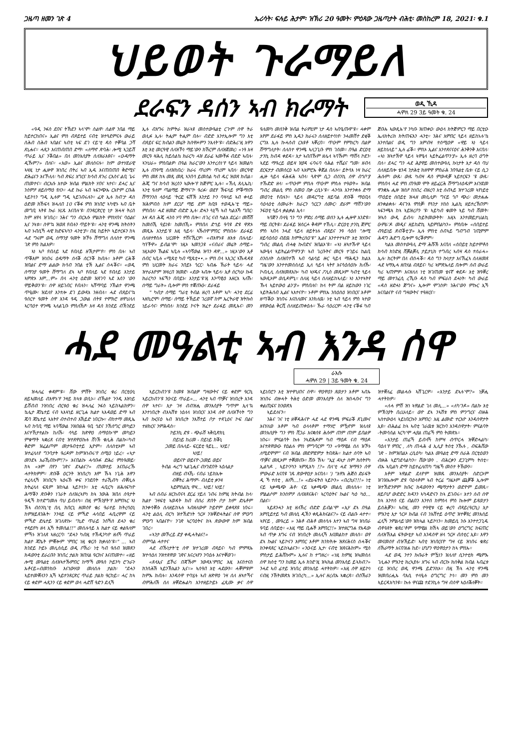ጋዜጣ ዘመን ገጽ 4 ኤሪሳት፡ ፍሉይ ሕታም፡ ዝኽሪ 20 ዓመት፡ ምዕጻው ጋዜጣታት ብሕቲ፡ መስከረም 18, 2021፡ ቁ.1
ህይወት ጉራማይለ
ደራፍን ዳሰን ኣብ ክራማት
ወዲ ኺዳ
ሓምለ 29 3ይ ዓመት ቁ. 24
«ዓዲ ንፋስ ደበና ትኽደን ኣላ'ሞ፡ ስልዋ፡ ሰልዋ ንበል ማይ ከይተርከበና» ኢልና ምስ ብጾይተይ ናብቲ ዝተጓደምናሉ ውራይ ስሕብ ስሕብ ኣበልና ኣብቲ ኣፍ ደገ ናይ'ቲ ዳስ ተቐባል ጋሻ ጸኒሑና። ሓጺን እናጠብጠበ ድማ፡ «ለማኖ ጽባሕ፡ ሎሚ ኣጋይሽ ጥራይ ኢና ንቕበል» በለ መንእሰያት ሰለዝራእዩና። «ዑዱማት ዲኹም?» በለና። «እወ» ኢልና መለሰናሉ። ከም ወተሃደራዊ ኣዛዚ ነታ ሒዙዋ ዝነበረ በትሪ ኣብ ኢዱ እናጠበጠበ ቅድሚና ድሕሬናን እናኾለለ፡ ካብ ጽፍሪ እግርና ክሳብ ጸጉሪ ርእስና ልቢ ጌሩ ጠመተና። ብርእሱ እተው ዝብል ምልክት ሃበና ኣተና። ደሓር ኢና ንሰምዖ ዘይሰማዕ የለን። ሓደ ኩራ ኣብ ኣፍንጭኡ ርእዮም ርቡሕ ኣይኮነን ግዲ ኢሉዎ ግዲ ኣይገብሩሉን። ፈጽ ኢሉ ከብ'ታ ዳስ ዕድመ ክኸፍላ ዝሓለበ 10 ናቕፋ ምስ ዝነበሮ ኣካዊኑ ኣብ ቤት መግቢ ኣትዩ ኩራ ሃሪጹ እናበሉ'ዩ፡ በንጻርጽርቲ ነታ ዝሓዛ ትሪስ ከም ዘየላ ዝገበረ። ንሕና ግን ብርእሱ ምልክት ምስሃበና ባዕልና ኢና ንኣቱ። ስዋ'ኳ ዝወጸ የብሉን ጥይት'ዩ። ሓንቲ ዋንጫ ክትሰትን ኣብ ኑብሲኻ ሓዊ ክድፍኣካን ሓንቲ'ያ። በዚ ከይትኮ ኣይተርፋን ከኣ ሓደ ግሩም ወዲ ሰማንያ ዓመት ዝኾኑ ሸማግለ ሰለስተ ዋንጫ ገጽ ምስ ክልእዎ።
ኣነ ኣቦ የብለይ ኣደ የብለይ ዘኽታም'የ። ምስ በሉ፡ ኣብ ጥቕእም ዝነበሩ ዕዱማት ሰላቕ ሰርንቕ ክብሉ። እቶም ርሕቕ ዝበልና ድማ ልልው ክሳብ ንበል ቲኽ ኢልና ሰሓቕና። «ወዲ ሰማንያ ዓመት ሸማግለ ደኣ ኣቦ የብለይ ኣደ የብለይ እንታይ ኣምጽኦ እም...ም» በላ ሓንቲ ዕድመ ዝጸገባ ኣደ እሰን 'ውን ሞይቅወን'ዩ። ሰዋ ዘይገብር የብሉን። ኣሸማባይ ንኽልተ ዋንጫ ጥዒሙ፡ ዝደለየ እንተሎ ደገ ይውጻእ ንዘብለ። ሓደ ብጸይና'ኳ ዓሰርተ ዓመት ሰዋ እንዳ ዓዲ ጋውል ሰትዩ ተሞክሮ ዘዋህለለ ኣርባዕተ ዋንጫ ኣለልጊቡ ምስለኸፆ፡ እዛ ዳስ ክንደይ ብኽንደይ ኢሉ ብእግሩ ከምትራ ዝራኣዩ መስተውዓልቲ ርጉም ሰዋ ትራ ወሊፉ ኢሉ፡ ትሒም ትሒም በሉ። ብድድ እንተኢሎም ግን እቲ ብጸይና ፍር ክብልን መሬት ክስዋሖምን ንእለት'ዩ። ብድሕሪ'ዚ እዋን እቲ እቲ መርዓዊ ሰለዝኾነ ማይ'ውን ክኸርም ሰለዝጀመረ፡ «ነዓ እዛ መርዓ ዛሕሊ ከይሰልኳ ክራርካ ሓዝ ደራፊ ኣሙችፉ ብደድ ኣብሉ፡ ኣጉህራ» ምስበልዎ፡ በዓል ክራር'ውን እንተረሰነ'የ ጓይላ ዝመልካ ኢሉ ጠዓሚ ሰለዝከበረ፡ ክራሩ ጥሪም፡ ጥሪም ኣበለ፡ መርዓዊ ምስ መጸ ከኣ መጺ መጺ ኣንበሳ ይመስል ካብ ዱር ዝወጸ ክብል። ሕጂ ግና ክሳብ ዝረሰን ኣውሎ'የ ክጅምር ኢሉ። «ኸሊ ጸሊኤኪ፡ ኣንቲ ዓለም ጣልማይ ጅማና'ኮ ዓሪፉ፡ ወደየ ኽፍላይ ምቕማጡ ሸማንንስ ላዕላይ 'ትርፎ ፍሽኽ እንታይ ኮን ባዛላይ ኣብ ቀላይ ዝሕምብስ ከም ደርሆ ማይ ደም ክቢዓ ተወዲኡ'ቲ ማይ» ምስበለ፡ ሓደ ዘመድ ብድድ ኢሉ፡ ድሓን ጓሂኻ ኣብ ካልእኻ ግበር፡ እዛ ዳስ ሕጂ ሓንስ ሃባ ምስ በሎ። ሰገረ ናብ ካልእ ደርፊ። መሸሽ ከመሰኺ ዓይነዩ፡ ከመሰኺ» ምስበለ ድኅይ ዓባዩ ድዩ ዋጽኦ መጺኡ እንታይ'ዩ እዚ ጓይላ፡ ኣኹሰዋ'ምበር ምስበሉ፡ ደራፋይ ሰለዘተፃሰሉ ህርመት ተሸናኺርዎ፡ «ብእዋኑዩ ዘእቱ በሉለይ፡ ካፕችዋ» ይብል'ሞ፡ ነዚኦ ኣመንጋዩ «ናብራና መሬት ሰማይ» ነዚኦውን ኹልፍ ኣቢሉ «ኣባሻውል ዝባን ዳዋ…» ነዚኦ'ውን ኢቶ ሰብር ኣቢሉ «ሚጹቲ ካብ ሚጹቲ••.» ምስ በላ ኣእጋር ኣኹዳዳዩ ምስ ህርመት ክራሩ ንበይኑ ጎርር፡ ኣብሑ ኽራት ጓይላ፡ ሓደ ዝተራእዮም ዝዛረበ ዝመድ፡ «ደው ኣብሎ ጓይላ፡ ኢቶ ሰርካሁ ኩዳ ክራርካን ኣፍኻን በበይኑ፡ እንታይ'ዩ'ዚ እንጣፂዕ እዘርእ ኣለኹ፡ ሰማይ ግራት» ቢሎም ምስ ተቛጡዑ፡ ደራፋይ
" ካብታ ሰማይ ግራቲ ትብል ዘረባ እቶም ኣቦ፡ ሓንቲ ደርፊ ኣዘኪሮሞ፡ ሰማይ፡ ሰማይ ትኽይድ ገረወኛ ከም ኤርትራዊ ዝትኩስ ነይራሳና፡ ምስበለ፡ ክንደይ ኮናት ዝፈተ ደራፋይ መጺኡና፡ መን ዓለመካ መሰንቅ ዝብል ትራምሪም ነታ ዳስ ኣብዒጡዋ'ዩ። ሓቀም እየም ደራፋይ ምስ ኢዱን ክራሩን ሰለዘይተሳነየ፡ ንሓመሽተ ደቂቕ ርግእ ኢሉ ኩሓሰብ ርእዩቶ ኣቐረበ። ጥዑም የምክርካ በልዎ ሸማግለታት፡ ሰለስተ ዋንጫ ኣለጋጊቡ ምስ ገሰመ። በዓል ድርዕቲ ታንኪ ከብዳ ቀደዳ። እታ ኣብበኹም ዘሌላ ኣባኹም፡ ማሸላ ኮደን፡ ኣደይ ማዓረይ ወይዛ ዝያዳ ሩባሩባ ሳሕል ተሸፊና ግመ፡ ዘብላ ደርፍታታ ብመሰርዕ ኣብ ኣእምሮኡ ቅጀል በለሉ። ይትሳእ ነዛ ክራር ሒዙ ጓይላ ፋሕፋሕ ኣበላ፡ ጓጽሞ ሲጋ ብሰንኪ ሰዋ ብጎቦ'ያ ተኹድድ ዘላ፡ «ጥዑም ምስሉ ጥዑም ምስሉ ተዓወት» ዝብል ግብረ መልሲ ምስ ሰመዐ በቃ ረሲኑ'ዩ። ሓንሳእ እንተንቀሉ ድማ መዕገቲ የብሉን። ጓይላ መዳርግቲ ዘይባል ጽቡቕ ማዕቢላ ሳዕላዕቲ ሰሙራት፡ ክራርን ጎርርን ሰሙር፡ ድራም ማሸን'ውን ንፍዕቲ ጓይላ ቃልቃል ኢላ።
ኣባጅን በላዒ ጎን ግን ምድሪ ሰማይ ወሰን ኢሉ ሒዙዋ እንድዩ። ማይ በርትዩ። ደራፋይ ዝሰርሖ ቅዳም ተኸሊ። ድርዕቲ ታንኪ ጀምር ምስ ኣበላ ንሓደ ጓይላ ዘይትነሉ ብጸይና ንዓ ሳዕሰ "ሎሚ ዘይሳዕሰዐ ብደዉ ከምትረሰዐ'ዩ" ኢልና እንተተተኣናዮ እቲ ዝሃቡና ግብረ መልሲ ብሓቂ ኩብድና ዝበልኦ'ዩ። «ኣነ ዘኣተኹዋ ጓይላ ኣውዒላ ኣይትፈልጥዋን'ያ፡ ኣብ ገረቡትና መርዓ ተገይሩ ከልቢ ሰንሰለት ስለዝበተኸ ኣብ ሳልሳይ ዙር ጓይላ ማሕዲን ክልእ ግዜ'ውን እንተተመሰሰለይ ኢለ ጓይላ ኣትየ እናሳዕሰዕኩ ክለኹ፡ ኮብሊሊ ሰለዝመጸእኩ፡ ካብ ኣሃዱና ፖሊስ መጺኦም ካብቲ ጓይላ ኣውጺኦም ወሲዶምኒ። ስለዚ ጓይላ ሰለዘይከኣለይ፡ ኣነ እንተኣትየ ኹላ ኣይተውዕ ልን'ያ» ምስበለና፡ ክላ ትም በል ዘይከውን ነገር ኣይትሕሰብ ኢልና ኣእተናዮ። ኑቶም ምስኡ ንስዕስዕ ዝነበርና እቶም ዘጣቕዑ ዝነበሩ እናሰለመና እንክለዉ፡ ኑቲ ኣብ ጓይላ ምስ ኣተወ ዘየውዕል ቅርሺ ሰለዘይጠቀዕሉ። ኹራ ሳዕሪርዎ፡ ሓንቲ ናቕፋ ካብ ጅቡኡ ኣውጺኡ'የ ንካቡ ዝጠቀዐ፡ ውዕላ ክትጅምርን ማይ በርቲዑ ኤለክትሪክ ክትጠፍእን ሓንቲ። ንሕና እምበር ጓይላ ዘይከኑሉ'ኳ እንተበልና ወዲ ግን እምብዛ ተሰሚዕዎ «ዋይ ኣነ ጓይላ ዘይከነለይ" ኢሉ ፊቕ። ምስኦ ኢልና እንተጸናናዕና ሕንቅንቅ እናበለ፡ «ኣነ ዝኣተኽዋ ጓይላ ኣዋዒላ ኣይትፈልጥን'ያ» ኢሉ ዘረባ ዕግት በለ። ደሓር ግን ሓደ ሕያዋይ መስተውዓሊ ኩነታት እታ ዳስ ባህ ሰለዘይበሎ ቴንዳ ንታሕቲ ክዘዋዋ ምስራሕ ንበዓልቲ ቤቱ፡ ናይ ሲጋ ሕሱም፡ ውጹ፡ ውጹ ካብዛ ዳስ ምውዳቓ ኣይተርፍን 'ዩ ውጹ፡ ምስበላ ሓደ ምስ ጠዓመ ሞት ዘይፈርሕ ሸማግለዕዱም እናሃደመ ዋንቋኡ ሒዙ ዝሰዖ ከነበረ ብዘረባ እቲ ሰብኣይ ዝተገረመ ኣየነይቲ ጥዕይቲ ሰበይቲ ዝሓዘ መሲሊዎ፡ ግናይ ጎቦ ጭሪ፡ መታሐሑ ዘንቀልቀሉ፡ ዳናጉእ ሞሰቓ፡ የጓንታ ሃሰስ ኢልኪ ዘይተረኽበም፡ ኣፍንጫኣ ከኣ ኣይዝረቦን 'ዩ፡ ኣይካብ ቁመት ኣይ ካብ ሸመት፡ ዝኣስ ውዲ ይብላ፡ ከይትመውትት፡ እዚኣ እንተመይታህልኪ ዑምራ'ዶ መዲና ዘይከድኪ ኣይምበልካን» ምስበሎ «ሰበይተይ ብዓይነይ ጽብቕቲ'ያ» ኢሉ ምስቲ ሰብኣይ ግብግብ ገጢሞም ሕዳግ ሕድግ ቢሎም ዓረቕዎም።
ካልእ መስተውዓሊ ድማ ሕሹኽ እናበለ «ሰበይቲ ከይተሞቶስ ክሳብ ክንድዚ ሸቓልቓሊ ታይታኒክ ተግብረ ኣብዛ ዳስ ተሰራሓ» ኢሉ፡ ክርትም በለ ብሰሓቕ። ዳስ ግን ኩነታታ እናኸፈኣ ሰለዘመጸ ሓደ ኣማኢሓ ዘበሃል ብጸይና፡ ካሪ ኣምጽኡለይ በሎም፡ ሰብ ውራይ ካሪ ኣጠምዎ፡ እናዘለለ ነቲ ዝገጠመ ቴናኛ ቀደዶ፡ እቲ ዝዓቐረ ማይ መተንፈሲ ረኺቡ ዳስ ካብ ምፍራስ ደሓነት፡ ካብ ውራይ «ዳስ ዘድሓነ ጅግና» ኢሎም ሞገስዎ፡ ንሕና'ውን ምኩር ኢኻ እናበልናዮ ናብ ግዛውትና ተዓዘርና።
ሓደ መዓልቲ ኣብ እንዳ ሰዋ
ራእሱ
ሓምለ 29 | 3ይ ዓመት ቁ. 24
ዝሓለፈ ቀዳም'ዩ። ሸው ምሸት ዝነበረ ቁሪ በርቲዑኒ ዘይኣመለይ ብእዋኑ'የ ንዛይ ክኣቱ ወሲኑ። ብኽልተ ጉንዲ እዝነይ ይሽብብ ንዝነበረ ብርቱዕ ቁሪ ዝሓለፈ ንፋስ ኣይከኣልክዎን። ኳሌታ ጃኬተይ ናብ ኣእዛነይ ዘርጊሐ ክልተ ኣእዳወይ ድማ ኣብ ጁባ ጃኬተይ ኣእትየ ብተብተብ እኽይድ ነበርኩ። ብከተማ መጺኤ ኣብ ከባቢ ማይ ኣባሻውል ንዝበፀሕ ዓቢ ጎደና ንኸሰግር መካይን እናተኸታተልኩ ከለኹ፡ ሳጓይ ክጽዋዕ ሰማዕኩ'ሞ መካይን ምቁማት ኣቋሪጸ ናብቲ ዝተጸዋዕኩሉ ሸነኽ ቁሊሕ በልኩ።ካብ ቅድም ዝፈልጦም መታዓብቲተይ ኢዮም። ሰለስቲኦም ኣብ ዝተፈላለየ ግንባታት ዓሪዶም ከምዝነብሩ'የ ሰሚዐ ነይረ። «ኣታ መንደኣ እራኺብኩም!?» እናበልኩ ሓሳቡፉ ድሕሪ ምስዓመይ፡ ከኣ «እሞ በየን ገጽና ደኣልና?» ጠመተይ እናበራረኹ ሓተትክዎም። ጽቡቕ ዕርንት ዝነበረካ እሞ ኹኣ ነጊሕ እዋን ተፈላሊኻ ዝነበርካ ኣዕሩኽ ቀፍ ሃንደበት ተራኺብካ ብቐሊሉ ክትፈላለ ፍጹም ዝከኣል ኣይኮነን። እቲ ሓቢርካ ዘሕለፍካዮ ሕማቕን ጽቡቅን ነገራት ሰለዝረኣየካ ክኣ ንውሕ ዝበለ ሰዓታት ዓዲኻ ክተድግመሉ ባህ ይብለካ። በዚ ምኽንያት'የ እምበኣር ኣነ ኽኣ ብሰንኪ'ቲ በሊ ክበርኒ ዘመሰየ ቁሪ ዓራተይ ክትረሳዕኒ ከምዘይጸንሕት፡ ንንዛይ ናይ ምኻድ ሓሳበይ ሓቢረዋም ናይ ምኻድ ድሌተይ ዝገለጽኩ፡ "ኪድ ጥራይ ንስኻስ ደሓን ቁሪ ተጻይየካ ዘላ ኢኻ ትመስል!!" መሰሉሳይ እ ክልተ ናይ ቀልዓለም ምኻኑ ዝገለጸ ኣዘረርባ፡ "ደሓን ካብዚ ተኸዲንካዮ ዘለኻ ጥራይ ክልተ ጃኬት ምቐሎም 'ምበር ነዚ ቁርስ ክቃለስ'ዩ።" ... ኣብ ክንደይ ኮይኑ መሊሰሲይ ወዲ ቦኽሪ፡ ነቲ ካብ ዓሰብ ዝመጸን ክዳውንቲ ደራሪቡን ዝነበረ ታልክ ዝበሃል ዓርክና እናጠመተ። «ዘይ ሎሚ መዓልቲ ሰለዝኣተኹምበር ከማኻ መዓስ ኮይንካ ሮጉራጉ ኡቶናይ»ብመንክቡ እናነውሃወ መለሰሉ ታልክ፡ "ደሓን ኣይተመቐለንን ኢኻ ኣይተንጸርጽር ጥራይ ታልክ ዓርከይ። ሓር ከኣ ናይ ቀደም ሓጺንን ናይ ቀደም ወላ ሓድሽ ዓድን ደሊኻ
ኣይርከብን'ዩ ከመዩ ዝብልዎ ግዛውትና ናይ ቀደም ዓርኪ ኣይርከብን'ዩ ንዑናይ ጥራይ»... ሓንቲ ኣብ ጥቓና ዝነበረት እንዳ ሰዋ ኣተና። እታ ገዛ ብብዝሒ መንእሰያት ግጥም ኢላ'ኳ እንተነበረት ብእኣሽቱ ነዕለላ ዝነበርና እንዳ ሰዋ ሰለዝኾነት ግን ኣብ ኩርናዕ ኣብ ዝነበረት ንእሽተይ ቦታ ተጻጊዕና ኮፍ በልና ተዘክርና ንምሕዳስ።
ኮይንኪ ድዩ - ጭራሽ ኣቅቢጽክኒ
በይነይ ከሪመ - በይነይ ክቕኒ
ጋመይ በሉለይ- ፍርይቲ ዓይኒ... ኣሃይ!
ኣሃይ!
ወይናዮ ወይናዮ-ጋመይ ወይና
ትብል ሓረግ ኣልጊሒና ብሃንደበት ኣዕለልታ
ብዘይ ብኣኺ- ናብራ ነይክእሎ
ብቐትሪ ሕማም- ብለይቲ ቃንዛ
ኣይምሰልኪ ዋዛ... ኣሃይ! ኣሃይ!
ኣብ ሰብራ ዘርከብናላ ደርፊ ሃይለ ገብሩ ከምዚ ክትብል ከላ፡ ክልተ ገዛፍቲ ኣወዳት ክብ ብሰሪ ጽበት ቦታ ከም ድሌቶም ክንቀሳቐሱ ሰለዘይከኣሉ ኣብዘለውዎ ኮይኖም ይቀጻጸዩ ነበሩ። ሓንቲ ልዕሊ ብርካ ዝተኸድነት ጎርዞ ንዝቐድሓትልና ሰዋ ምዑግ ምዑግ ኣበልናዮ። ንገጽ ኣርባዕትና ክኣ ጽውውዋ ከም ዝብል ገበረ።
«ኣንታ መኾረይ ድያ ቀዲሓትልና!»
ብምባል ሓተተና
ሓደ ብኹነታት'ቲ ሰዋ ዝተገረመ ብጻይና፡ ካብ ምምጻኡ ዝተሳዕለ ንዝተጸዋወ ገጽና እናረኣየን ንባዕሉ እናተቐወገ።
«ጸላኢና ይኾሪ በጃኹም ንውጻእ'ምበር እዚ እናሰተናስ ክንስሕኽ ኣይንኽእልን ኢና።» ኣሰዓበ እቲ ሓደውን። ሓቐምዩም ከምኡ ክብሉ። እንዳሰዋ ተባሂሉ ኣብ ዘጽዋዕ ገዛ ሰለ ዘኣተኻና ብምሕለኽ ሰለ ዘቐድሑልካ እንተዘይኮይኑ ፈጺሙ ቃና ሰዋ ኣይነበሮን እቲ ዝተዋህበና ሰዋ። ዋዕዋዕን ጸወታን እቶም ኣብኡ ዝነበሩ ብዙሓት ትሕቲ ዕድመ መንእሰያት ስለ ዝሰሓቡና ግን ቀልጢፍና ክንወጽእ
ኣይደለናን።
ንሕና ገና ነቲ ዘቐዳሕናዮ ሓደ ሓደ ዋንጫ ምፍራቕ ጸጊሙና እናሃለወ እቶም ካብ ዕላላቶም ተማሃሮ ምዃኖም ዝለለዩ መንእሰያት ግን ምስ ሽጋራ እናቋሰዩ ሕሱም ጠም ጠም ይበልዎ ነበሩ። ምናልባት ኩሉ ንኣድሕዶም ካብ ማዕዶ ናብ ማዕዶ እናተጸዋውዑ የዕልሉ ምስ ምግባርም ግን «ዓማዊል ሰለ ዝኾኑ ለሚደሞም" ናብ ዝብል መደምደምታ ትበጽሕ። ክልተ ሰባት ኣብ ጥቓና መጺኦም ተቐመጡ። ሽቡ ኸኣ፡ "ኢሂ ዳኣታ ስም ክስትየካ ኢልካዶ , ኣይኮንካን ኣምጺእካ !?» በለ'ቲ ሓደ ዝማዓን ሰዋ ምውራድ እናበዩ ገጹ ጽውዋዕታ እናበለ። ') "እዋእ ሕጅስ ድራፍት ዲ ኻ ተሰቲ , ዘለኻ...!» «ድራፍትስ ኣይኮን» «በረኪና!!!» ነቲ ናይ ኣቃጫጭ ሕቶ፡ ናይ ኣቃጫጭ መልሲ መለሰሉ። ነቲ ምልልሶም ክንሰምዖ ሰለዝጸናሕና፡ ኣርባዕትና ኩልና ካዕ ካዕ... በልና።
ኣይጸንሓን እቲ ዘለኸረ ብድድ ይብል'ሞ «ኢሃ ደኣ በዓል እምቢይተይ ካብ መለሲ ዲኽን ቀጺሕክናልና?» ናይ ብልቡ ሓተተ። ኣየናይ , መዓረይ » ንሕቶ ብሕቶ መለሳሉ እተን ኣብ ግዛ ዝነበራ ዓባይ ሰበይቲ። «እዚ ማይ ቢሑች እምበር!!» ዝተዘርግሐ የእዳው ኣብ ጥቃ እግሩ ናብ ዝነበረት መለሊኻ እናመልከተ መለሰ። ወየ ደኣ ኩልና ኣይኮናን እምበር እቶም ክንክትሎ ዝጸናሕናስ ሰሓቕና ክንቀጻጸር ኣይከኣልናን። «ንዑናይ ኢታ፡ ናብቲ ዝጸናሕክም» ሚስ ምስታይ ይሕሸኩም» ኢሉና ከ ተግዘረ። «ነዚ ከምዚ ዝኣመሰለ ሰዋ ክስቲ ግን ከመይ ኢሉ ክንድ'ዚ ዝኣክል መንእሰይ ይኣክብ?» ንሓደ ኣብ ፊተይ ዝነበረ መንእሰይ ሓተትክዎ። «እዚ ሰዋ ዘይኮነ ናብዚ ንኽትመጽእ ዝገበረካ...» ኢሉና ዘረብኡ ኣቋረጸ። ብስኽራን ዝተቐለፈ መልሓሱ ኣሽጊርዎ። «እንታይ ደኣሉ'ሞ?» ነቓሒ ሓተትክዎ።
«ለሓ ምሽ ዝነ ኣዋልድ ገለ መሊ...» «ለካ'ንዶ» በልኩ እቲ ምኽንያት በሪሁለይ። ወዮ ደኣ ንኣሽቱ ምስ ምንግርና ብዙሕ ኣስተውዕላ ኣይነበርኩን እምበር፡ እዚ ልሙድ ተርእዮ እንዳሰዋታት ኢዩ። ብሕልፊ ከኣ ኣብቲ ገራዉቱ ዝርከባ እንዳሰዋታት፡ ምናልባት -ትመሳሰል ኣርካ'ሞ ሓያል ጠፊኻ ምስ ትመጽእ።
«እንታይ ጠፊኻ ይብላኻ ከምዛ ብጥርሓ ዝቐድሓልካ፡ ባዕለ'የ ምበር , ለካ ጠሓሕ 4 ኢሊያ ትሰቲ ንኹሉ , ብፍሕሸው ገጽ - ክምዝበልኦ ረሲዕካ፡ ካልእ መዓልቲ ድማ ሰራሕ በርቲዕወን ብዙሕ ኣይግደሳልካን። ሸው'ውን . ብሕርቃን ደጋጊምካ ትሰቲ። ብኡ ኣቢልካ ድማ ከይተፈለጠካ ግዜኻ መሰተ ትኽውን።
እቶም ኣዋልድ ደለዮም ዝመጹ መንእሰያት፡ ስድርኦም ዝገዝኡሎም ድዩ ባዕላቶም ኣብ ትርፊ ግዜኦም ጨቓቕ ኢሎም ዝተኸድንዎም ክቡር ክዳውንትን ጫማታትን ወድዮም ይመጹ። ዘይቦሆ ውድድር ክዳንን ኣካዳድናን ከኣ ይገብሩ። እተን ሰብ ሰዋ ከኣ እንተሰ ናይ ብልበን እንተሰ ከምሰላ ምስ ኩሎም ይጻወታን ይሰሕቓን። ኣብዚ, መን ተዓዊቱ ናይ ቀረባ ብጻይ(ዓርኪ) እታ ምእንቲ እታ ጎርዞ ክብል ናብ ንእሽተይ ዕጥሮ ዝተቐየረ መንእሰይ ፈሊኻ ንምልላይ'ውን ዝከኣል ኣይኮነን። ክመይሲ ንሱ እንተተጋጊዱ ብቶዓጸት ቁጽሪ'ቶም ዓማዊል ክኸኣ ወይ'ውን ዕግርግር ክፍጠር ሰለዝኸእል ፍትውቲታ ኣብ እንዳሰዋ ዘላ ጎርዞ ብሰቲር ኢዩ። እዋን መናመሰየ ብዝኸይድ፡ ኣብቲ ዝነበርናዮ ግዛ ናይ ዝነበሩ ቁጽሪ ሰኽራማት እናበዝሐ ከደ። ሆሆን ዋዕዋዕታን ከኣ ምስኡ።
ሓደ ወዲ ንተን ኩቡራት ምዃነን ዝለለየ ሲንተቲክ ጫምኡ ገሊሑን ምእንቲ ክረኣያሉ፡ እግሩ ኣብ ብርኩ ክሰቅል ክብል ኣብፈቱ ናይ ዝነበረ ወዲ ዋንጫ ይድንክኦ። በዚ ኸኣ ሓንቲ ዋንጫ ዝመበሪሒኡ ባእሲ ተላዒሉ ዕግርግር ኮነ። መን ምስ መን ኣይርዳእካንዩ። ኩሉ ዋናጩ ተደንኪሉ ግዛ ብሰዋ ኣዕለቕለቐት።